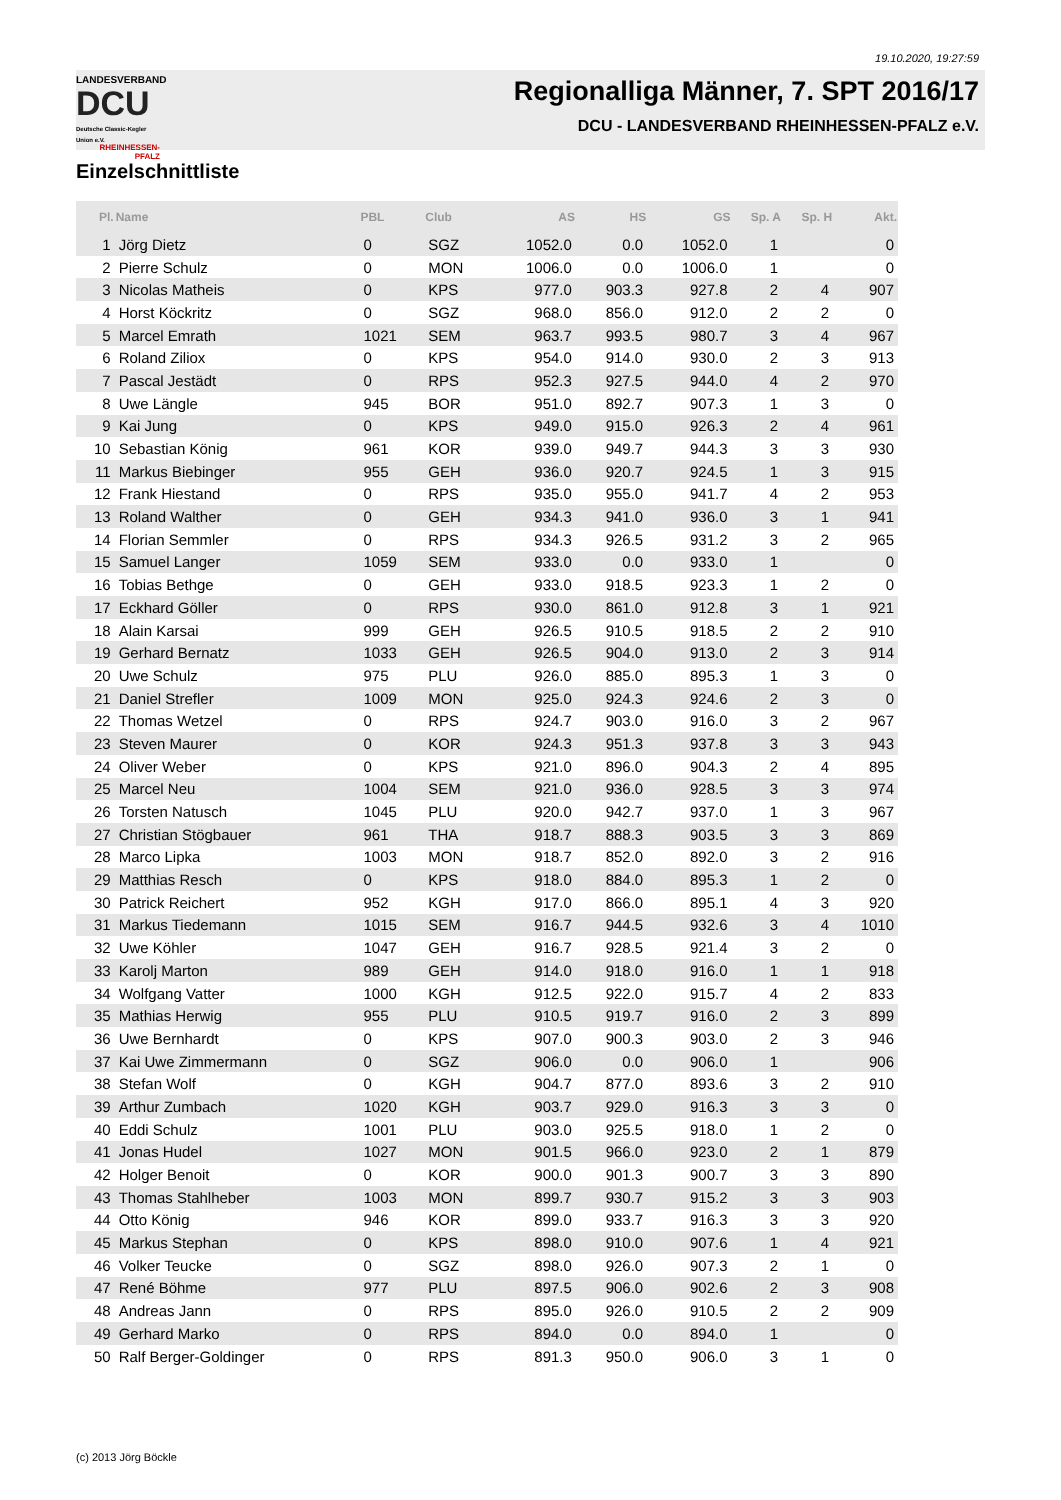19.10.2020, 19:27:59
LANDESVERBAND
DCU
Deutsche Classic-Kegler Union e.V.
RHEINHESSEN-PFALZ
Regionalliga Männer, 7. SPT 2016/17
DCU - LANDESVERBAND RHEINHESSEN-PFALZ e.V.
Einzelschnittliste
| Pl. | Name | PBL | Club | AS | HS | GS | Sp. A | Sp. H | Akt. |
| --- | --- | --- | --- | --- | --- | --- | --- | --- | --- |
| 1 | Jörg Dietz | 0 | SGZ | 1052.0 | 0.0 | 1052.0 | 1 | | 0 |
| 2 | Pierre Schulz | 0 | MON | 1006.0 | 0.0 | 1006.0 | 1 | | 0 |
| 3 | Nicolas Matheis | 0 | KPS | 977.0 | 903.3 | 927.8 | 2 | 4 | 907 |
| 4 | Horst Köckritz | 0 | SGZ | 968.0 | 856.0 | 912.0 | 2 | 2 | 0 |
| 5 | Marcel Emrath | 1021 | SEM | 963.7 | 993.5 | 980.7 | 3 | 4 | 967 |
| 6 | Roland Ziliox | 0 | KPS | 954.0 | 914.0 | 930.0 | 2 | 3 | 913 |
| 7 | Pascal Jestädt | 0 | RPS | 952.3 | 927.5 | 944.0 | 4 | 2 | 970 |
| 8 | Uwe Längle | 945 | BOR | 951.0 | 892.7 | 907.3 | 1 | 3 | 0 |
| 9 | Kai Jung | 0 | KPS | 949.0 | 915.0 | 926.3 | 2 | 4 | 961 |
| 10 | Sebastian König | 961 | KOR | 939.0 | 949.7 | 944.3 | 3 | 3 | 930 |
| 11 | Markus Biebinger | 955 | GEH | 936.0 | 920.7 | 924.5 | 1 | 3 | 915 |
| 12 | Frank Hiestand | 0 | RPS | 935.0 | 955.0 | 941.7 | 4 | 2 | 953 |
| 13 | Roland Walther | 0 | GEH | 934.3 | 941.0 | 936.0 | 3 | 1 | 941 |
| 14 | Florian Semmler | 0 | RPS | 934.3 | 926.5 | 931.2 | 3 | 2 | 965 |
| 15 | Samuel Langer | 1059 | SEM | 933.0 | 0.0 | 933.0 | 1 | | 0 |
| 16 | Tobias Bethge | 0 | GEH | 933.0 | 918.5 | 923.3 | 1 | 2 | 0 |
| 17 | Eckhard Göller | 0 | RPS | 930.0 | 861.0 | 912.8 | 3 | 1 | 921 |
| 18 | Alain Karsai | 999 | GEH | 926.5 | 910.5 | 918.5 | 2 | 2 | 910 |
| 19 | Gerhard Bernatz | 1033 | GEH | 926.5 | 904.0 | 913.0 | 2 | 3 | 914 |
| 20 | Uwe Schulz | 975 | PLU | 926.0 | 885.0 | 895.3 | 1 | 3 | 0 |
| 21 | Daniel Strefler | 1009 | MON | 925.0 | 924.3 | 924.6 | 2 | 3 | 0 |
| 22 | Thomas Wetzel | 0 | RPS | 924.7 | 903.0 | 916.0 | 3 | 2 | 967 |
| 23 | Steven Maurer | 0 | KOR | 924.3 | 951.3 | 937.8 | 3 | 3 | 943 |
| 24 | Oliver Weber | 0 | KPS | 921.0 | 896.0 | 904.3 | 2 | 4 | 895 |
| 25 | Marcel Neu | 1004 | SEM | 921.0 | 936.0 | 928.5 | 3 | 3 | 974 |
| 26 | Torsten Natusch | 1045 | PLU | 920.0 | 942.7 | 937.0 | 1 | 3 | 967 |
| 27 | Christian Stögbauer | 961 | THA | 918.7 | 888.3 | 903.5 | 3 | 3 | 869 |
| 28 | Marco Lipka | 1003 | MON | 918.7 | 852.0 | 892.0 | 3 | 2 | 916 |
| 29 | Matthias Resch | 0 | KPS | 918.0 | 884.0 | 895.3 | 1 | 2 | 0 |
| 30 | Patrick Reichert | 952 | KGH | 917.0 | 866.0 | 895.1 | 4 | 3 | 920 |
| 31 | Markus Tiedemann | 1015 | SEM | 916.7 | 944.5 | 932.6 | 3 | 4 | 1010 |
| 32 | Uwe Köhler | 1047 | GEH | 916.7 | 928.5 | 921.4 | 3 | 2 | 0 |
| 33 | Karolj Marton | 989 | GEH | 914.0 | 918.0 | 916.0 | 1 | 1 | 918 |
| 34 | Wolfgang Vatter | 1000 | KGH | 912.5 | 922.0 | 915.7 | 4 | 2 | 833 |
| 35 | Mathias Herwig | 955 | PLU | 910.5 | 919.7 | 916.0 | 2 | 3 | 899 |
| 36 | Uwe Bernhardt | 0 | KPS | 907.0 | 900.3 | 903.0 | 2 | 3 | 946 |
| 37 | Kai Uwe Zimmermann | 0 | SGZ | 906.0 | 0.0 | 906.0 | 1 | | 906 |
| 38 | Stefan Wolf | 0 | KGH | 904.7 | 877.0 | 893.6 | 3 | 2 | 910 |
| 39 | Arthur Zumbach | 1020 | KGH | 903.7 | 929.0 | 916.3 | 3 | 3 | 0 |
| 40 | Eddi Schulz | 1001 | PLU | 903.0 | 925.5 | 918.0 | 1 | 2 | 0 |
| 41 | Jonas Hudel | 1027 | MON | 901.5 | 966.0 | 923.0 | 2 | 1 | 879 |
| 42 | Holger Benoit | 0 | KOR | 900.0 | 901.3 | 900.7 | 3 | 3 | 890 |
| 43 | Thomas Stahlheber | 1003 | MON | 899.7 | 930.7 | 915.2 | 3 | 3 | 903 |
| 44 | Otto König | 946 | KOR | 899.0 | 933.7 | 916.3 | 3 | 3 | 920 |
| 45 | Markus Stephan | 0 | KPS | 898.0 | 910.0 | 907.6 | 1 | 4 | 921 |
| 46 | Volker Teucke | 0 | SGZ | 898.0 | 926.0 | 907.3 | 2 | 1 | 0 |
| 47 | René Böhme | 977 | PLU | 897.5 | 906.0 | 902.6 | 2 | 3 | 908 |
| 48 | Andreas Jann | 0 | RPS | 895.0 | 926.0 | 910.5 | 2 | 2 | 909 |
| 49 | Gerhard Marko | 0 | RPS | 894.0 | 0.0 | 894.0 | 1 | | 0 |
| 50 | Ralf Berger-Goldinger | 0 | RPS | 891.3 | 950.0 | 906.0 | 3 | 1 | 0 |
(c) 2013 Jörg Böckle